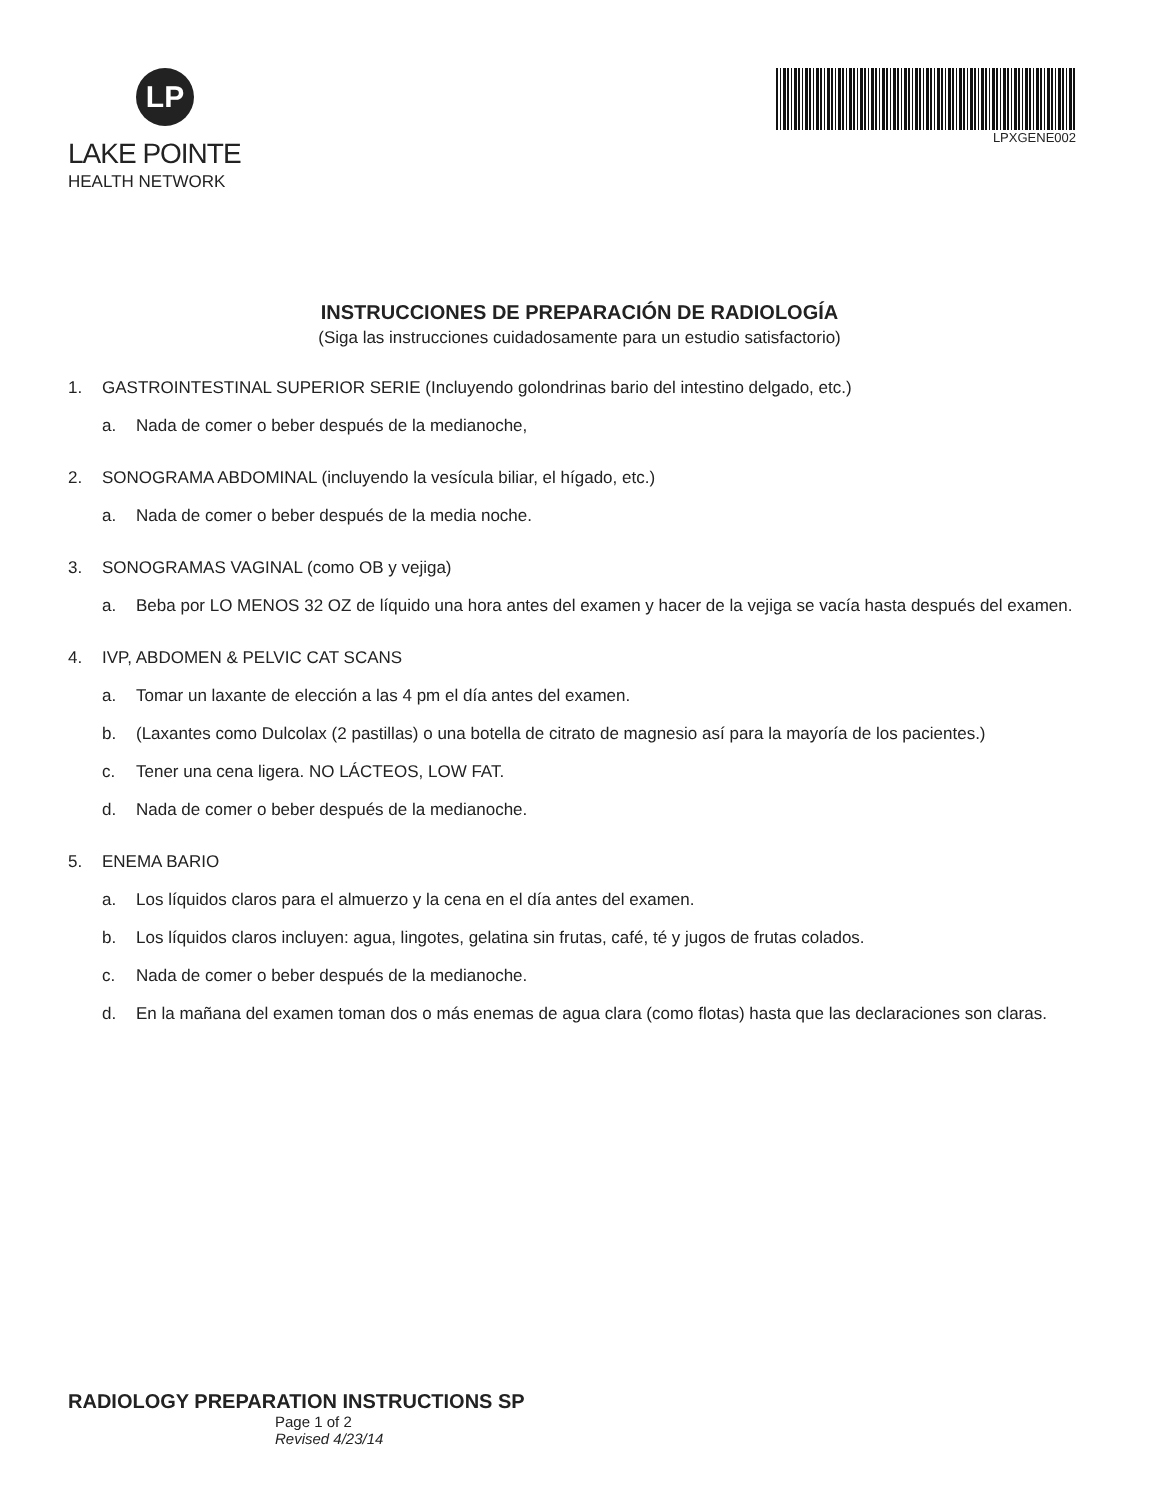LP
LAKE POINTE
HEALTH NETWORK
LPXGENE002
INSTRUCCIONES DE PREPARACIÓN DE RADIOLOGÍA
(Siga las instrucciones cuidadosamente para un estudio satisfactorio)
1. GASTROINTESTINAL SUPERIOR SERIE (Incluyendo golondrinas bario del intestino delgado, etc.)
a. Nada de comer o beber después de la medianoche,
2. SONOGRAMA ABDOMINAL (incluyendo la vesícula biliar, el hígado, etc.)
a. Nada de comer o beber después de la media noche.
3. SONOGRAMAS VAGINAL (como OB y vejiga)
a. Beba por LO MENOS 32 OZ de líquido una hora antes del examen y hacer de la vejiga se vacía hasta después del examen.
4. IVP, ABDOMEN & PELVIC CAT SCANS
a. Tomar un laxante de elección a las 4 pm el día antes del examen.
b. (Laxantes como Dulcolax (2 pastillas) o una botella de citrato de magnesio así para la mayoría de los pacientes.)
c. Tener una cena ligera. NO LÁCTEOS, LOW FAT.
d. Nada de comer o beber después de la medianoche.
5. ENEMA BARIO
a. Los líquidos claros para el almuerzo y la cena en el día antes del examen.
b. Los líquidos claros incluyen: agua, lingotes, gelatina sin frutas, café, té y jugos de frutas colados.
c. Nada de comer o beber después de la medianoche.
d. En la mañana del examen toman dos o más enemas de agua clara (como flotas) hasta que las declaraciones son claras.
RADIOLOGY PREPARATION INSTRUCTIONS SP
Page 1 of 2
Revised 4/23/14